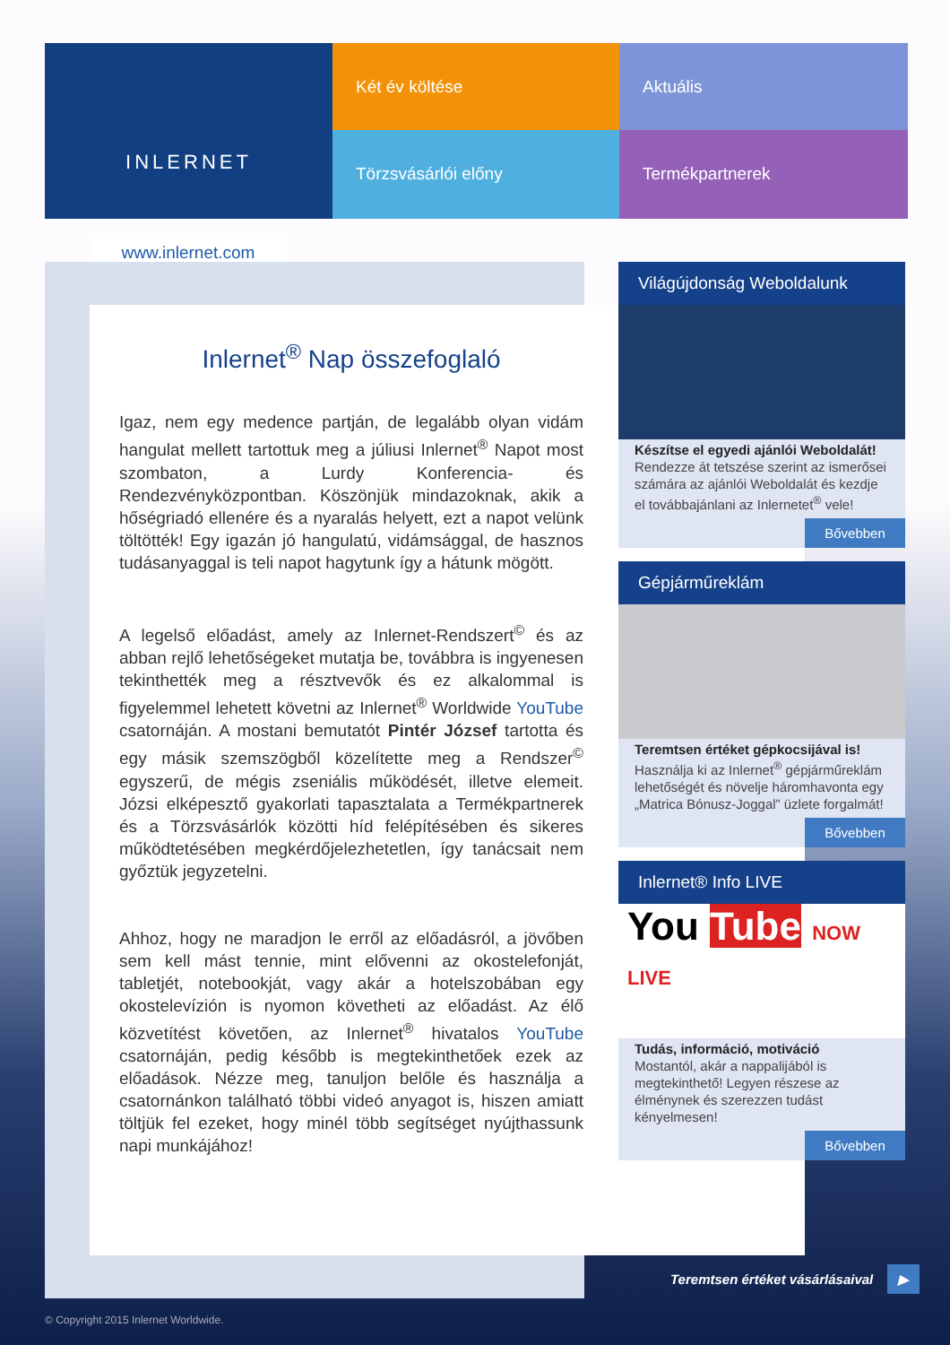INLERNET
Két év költése
Aktuális
Törzsvásárlói előny
Termékpartnerek
www.inlernet.com
Inlernet<sup>®</sup> Nap összefoglaló
Igaz, nem egy medence partján, de legalább olyan vidám hangulat mellett tartottuk meg a júliusi Inlernet<sup>®</sup> Napot most szombaton, a Lurdy Konferencia- és Rendezvényközpontban. Köszönjük mindazoknak, akik a hőségriadó ellenére és a nyaralás helyett, ezt a napot velünk töltötték! Egy igazán jó hangulatú, vidámsággal, de hasznos tudásanyaggal is teli napot hagytunk így a hátunk mögött.
A legelső előadást, amely az Inlernet-Rendszert<sup>©</sup> és az abban rejlő lehetőségeket mutatja be, továbbra is ingyenesen tekinthették meg a résztvevők és ez alkalommal is figyelemmel lehetett követni az Inlernet<sup>®</sup> Worldwide YouTube csatornáján. A mostani bemutatót Pintér József tartotta és egy másik szemszögből közelítette meg a Rendszer<sup>©</sup> egyszerű, de mégis zseniális működését, illetve elemeit. Józsi elképesztő gyakorlati tapasztalata a Termékpartnerek és a Törzsvásárlók közötti híd felépítésében és sikeres működtetésében megkérdőjelezhetetlen, így tanácsait nem győztük jegyzetelni.
Ahhoz, hogy ne maradjon le erről az előadásról, a jövőben sem kell mást tennie, mint elővenni az okostelefonját, tabletjét, notebookját, vagy akár a hotelszobában egy okostelevízión is nyomon követheti az előadást. Az élő közvetítést követően, az Inlernet<sup>®</sup> hivatalos YouTube csatornáján, pedig később is megtekinthetőek ezek az előadások. Nézze meg, tanuljon belőle és használja a csatornánkon található többi videó anyagot is, hiszen amiatt töltjük fel ezeket, hogy minél több segítséget nyújthassunk napi munkájához!
Világújdonság Weboldalunk
Készítse el egyedi ajánlói Weboldalát!
Rendezze át tetszése szerint az ismerősei számára az ajánlói Weboldalát és kezdje el továbbajánlani az Inlernetet<sup>®</sup> vele!
Bővebben
Gépjárműreklám
Teremtsen értéket gépkocsijával is!
Használja ki az Inlernet<sup>®</sup> gépjárműreklám lehetőségét és növelje háromhavonta egy „Matrica Bónusz-Joggal” üzlete forgalmát!
Bővebben
Inlernet® Info LIVE
You Tube NOW LIVE
Tudás, információ, motiváció
Mostantól, akár a nappalijából is megtekinthető! Legyen részese az élménynek és szerezzen tudást kényelmesen!
Bővebben
Teremtsen értéket vásárlásaival ▶
© Copyright 2015 Inlernet Worldwide.